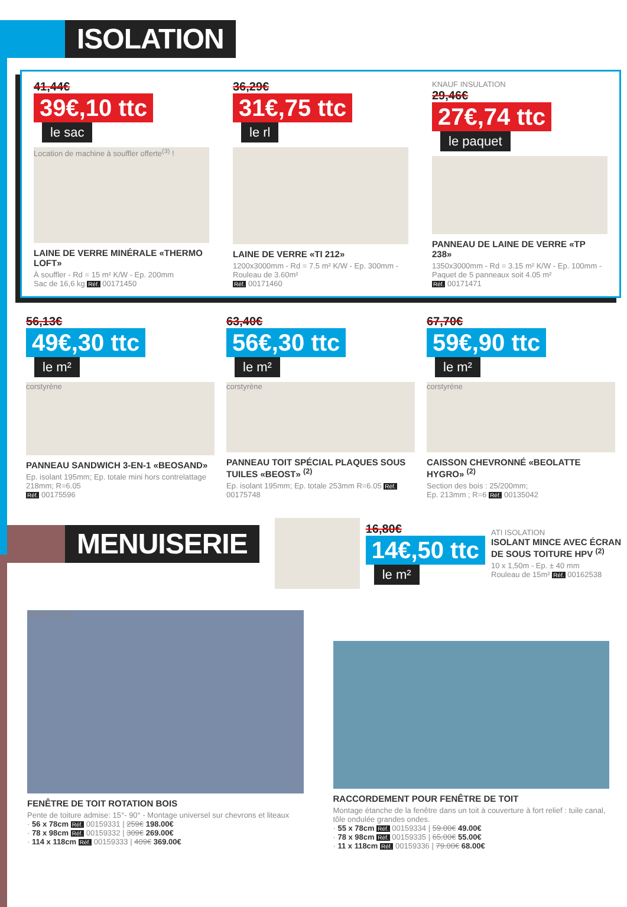ISOLATION
41,44€
39€,10 ttc
le sac
Location de machine à souffler offerte<sup>(3)</sup> !
LAINE DE VERRE MINÉRALE «THERMO LOFT»
À souffler - Rd = 15 m² K/W - Ep. 200mm
Sac de 16,6 kg Réf. 00171450
36,29€
31€,75 ttc
le rl
LAINE DE VERRE «TI 212»
1200x3000mm - Rd = 7.5 m² K/W - Ep. 300mm - Rouleau de 3.60m²
Réf. 00171460
KNAUF INSULATION
29,46€
27€,74 ttc
le paquet
PANNEAU DE LAINE DE VERRE «TP 238»
1350x3000mm - Rd = 3.15 m² K/W - Ep. 100mm - Paquet de 5 panneaux soit 4.05 m²
Réf. 00171471
56,13€
49€,30 ttc
le m²
corstyrène
PANNEAU SANDWICH 3-EN-1 «BEOSAND»
Ep. isolant 195mm; Ep. totale mini hors contrelattage 218mm; R=6.05
Réf. 00175596
63,40€
56€,30 ttc
le m²
corstyrène
PANNEAU TOIT SPÉCIAL PLAQUES SOUS TUILES «BEOST» <sup>(2)</sup>
Ep. isolant 195mm; Ep. totale 253mm R=6.05 Réf. 00175748
67,70€
59€,90 ttc
le m²
corstyrène
CAISSON CHEVRONNÉ «BEOLATTE HYGRO» <sup>(2)</sup>
Section des bois : 25/200mm;
Ep. 213mm ; R=6 Réf. 00135042
MENUISERIE
16,80€
14€,50 ttc
le m²
ATI ISOLATION
ISOLANT MINCE AVEC ÉCRAN DE SOUS TOITURE HPV <sup>(2)</sup>
10 x 1,50m - Ep. ± 40 mm
Rouleau de 15m² Réf. 00162538
FAKRO -24%
FENÊTRE DE TOIT ROTATION BOIS
Pente de toiture admise: 15°- 90° - Montage universel sur chevrons et liteaux
· 56 x 78cm Réf. 00159331 | 259€ 198.00€
· 78 x 98cm Réf. 00159332 | 309€ 269.00€
· 114 x 118cm Réf. 00159333 | 409€ 369.00€
RACCORDEMENT POUR FENÊTRE DE TOIT
Montage étanche de la fenêtre dans un toit à couverture à fort relief : tuile canal, tôle ondulée grandes ondes.
· 55 x 78cm Réf. 00159334 | 59.00€ 49.00€
· 78 x 98cm Réf. 00159335 | 65.00€ 55.00€
· 11 x 118cm Réf. 00159336 | 79.00€ 68.00€